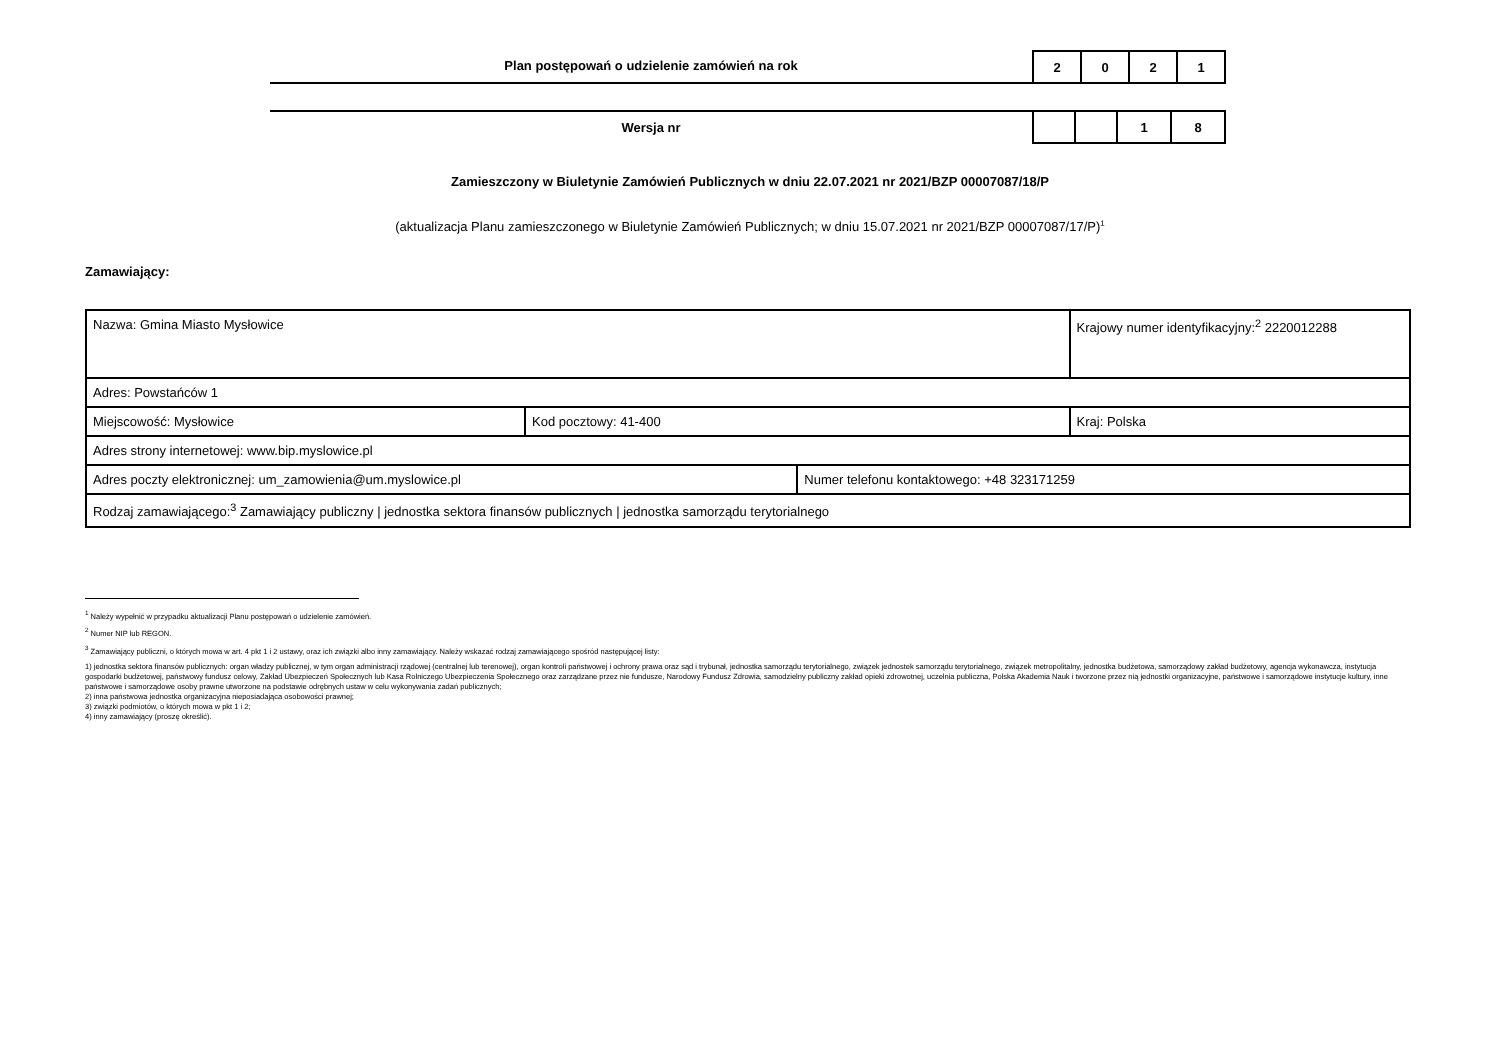Plan postępowań o udzielenie zamówień na rok
| 2 | 0 | 2 | 1 |
Wersja nr
| | | 1 | 8 |
Zamieszczony w Biuletynie Zamówień Publicznych w dniu 22.07.2021 nr 2021/BZP 00007087/18/P
(aktualizacja Planu zamieszczonego w Biuletynie Zamówień Publicznych; w dniu 15.07.2021 nr 2021/BZP 00007087/17/P)<sup>1</sup>
Zamawiający:
| Nazwa: Gmina Miasto Mysłowice | | | Krajowy numer identyfikacyjny:<sup>2</sup> 2220012288 |
| Adres: Powstańców 1 | | | |
| Miejscowość: Mysłowice | Kod pocztowy: 41-400 | | Kraj: Polska |
| Adres strony internetowej: www.bip.myslowice.pl | | | |
| Adres poczty elektronicznej: um_zamowienia@um.myslowice.pl | | Numer telefonu kontaktowego: +48 323171259 | |
| Rodzaj zamawiającego:<sup>3</sup> Zamawiający publiczny / jednostka sektora finansów publicznych / jednostka samorządu terytorialnego | | | |
<sup>1</sup> Należy wypełnić w przypadku aktualizacji Planu postępowań o udzielenie zamówień.
<sup>2</sup> Numer NIP lub REGON.
<sup>3</sup> Zamawiający publiczni, o których mowa w art. 4 pkt 1 i 2 ustawy, oraz ich związki albo inny zamawiający. Należy wskazać rodzaj zamawiającego spośród następującej listy:
1) jednostka sektora finansów publicznych: organ władzy publicznej, w tym organ administracji rządowej (centralnej lub terenowej), organ kontroli państwowej i ochrony prawa oraz sąd i trybunał, jednostka samorządu terytorialnego, związek jednostek samorządu terytorialnego, związek metropolitalny, jednostka budżetowa, samorządowy zakład budżetowy, agencja wykonawcza, instytucja gospodarki budżetowej, państwowy fundusz celowy, Zakład Ubezpieczeń Społecznych lub Kasa Rolniczego Ubezpieczenia Społecznego oraz zarządzane przez nie fundusze, Narodowy Fundusz Zdrowia, samodzielny publiczny zakład opieki zdrowotnej, uczelnia publiczna, Polska Akademia Nauk i tworzone przez nią jednostki organizacyjne, państwowe i samorządowe instytucje kultury, inne państwowe i samorządowe osoby prawne utworzone na podstawie odrębnych ustaw w celu wykonywania zadań publicznych;
2) inna państwowa jednostka organizacyjna nieposiadająca osobowości prawnej;
3) związki podmiotów, o których mowa w pkt 1 i 2;
4) inny zamawiający (proszę określić).